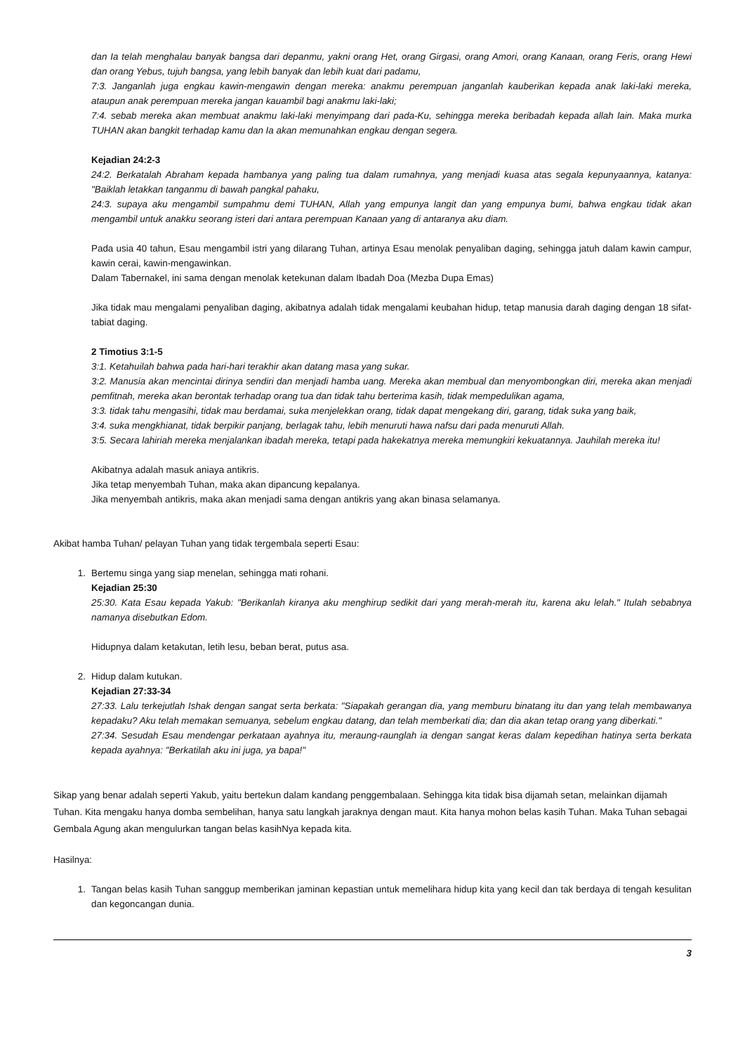dan Ia telah menghalau banyak bangsa dari depanmu, yakni orang Het, orang Girgasi, orang Amori, orang Kanaan, orang Feris, orang Hewi dan orang Yebus, tujuh bangsa, yang lebih banyak dan lebih kuat dari padamu,
7:3. Janganlah juga engkau kawin-mengawin dengan mereka: anakmu perempuan janganlah kauberikan kepada anak laki-laki mereka, ataupun anak perempuan mereka jangan kauambil bagi anakmu laki-laki;
7:4. sebab mereka akan membuat anakmu laki-laki menyimpang dari pada-Ku, sehingga mereka beribadah kepada allah lain. Maka murka TUHAN akan bangkit terhadap kamu dan Ia akan memunahkan engkau dengan segera.
Kejadian 24:2-3
24:2. Berkatalah Abraham kepada hambanya yang paling tua dalam rumahnya, yang menjadi kuasa atas segala kepunyaannya, katanya: "Baiklah letakkan tanganmu di bawah pangkal pahaku,
24:3. supaya aku mengambil sumpahmu demi TUHAN, Allah yang empunya langit dan yang empunya bumi, bahwa engkau tidak akan mengambil untuk anakku seorang isteri dari antara perempuan Kanaan yang di antaranya aku diam.
Pada usia 40 tahun, Esau mengambil istri yang dilarang Tuhan, artinya Esau menolak penyaliban daging, sehingga jatuh dalam kawin campur, kawin cerai, kawin-mengawinkan.
Dalam Tabernakel, ini sama dengan menolak ketekunan dalam Ibadah Doa (Mezba Dupa Emas)
Jika tidak mau mengalami penyaliban daging, akibatnya adalah tidak mengalami keubahan hidup, tetap manusia darah daging dengan 18 sifat-tabiat daging.
2 Timotius 3:1-5
3:1. Ketahuilah bahwa pada hari-hari terakhir akan datang masa yang sukar.
3:2. Manusia akan mencintai dirinya sendiri dan menjadi hamba uang. Mereka akan membual dan menyombongkan diri, mereka akan menjadi pemfitnah, mereka akan berontak terhadap orang tua dan tidak tahu berterima kasih, tidak mempedulikan agama,
3:3. tidak tahu mengasihi, tidak mau berdamai, suka menjelekkan orang, tidak dapat mengekang diri, garang, tidak suka yang baik,
3:4. suka mengkhianat, tidak berpikir panjang, berlagak tahu, lebih menuruti hawa nafsu dari pada menuruti Allah.
3:5. Secara lahiriah mereka menjalankan ibadah mereka, tetapi pada hakekatnya mereka memungkiri kekuatannya. Jauhilah mereka itu!
Akibatnya adalah masuk aniaya antikris.
Jika tetap menyembah Tuhan, maka akan dipancung kepalanya.
Jika menyembah antikris, maka akan menjadi sama dengan antikris yang akan binasa selamanya.
Akibat hamba Tuhan/ pelayan Tuhan yang tidak tergembala seperti Esau:
1. Bertemu singa yang siap menelan, sehingga mati rohani.
Kejadian 25:30
25:30. Kata Esau kepada Yakub: "Berikanlah kiranya aku menghirup sedikit dari yang merah-merah itu, karena aku lelah." Itulah sebabnya namanya disebutkan Edom.
Hidupnya dalam ketakutan, letih lesu, beban berat, putus asa.
2. Hidup dalam kutukan.
Kejadian 27:33-34
27:33. Lalu terkejutlah Ishak dengan sangat serta berkata: "Siapakah gerangan dia, yang memburu binatang itu dan yang telah membawanya kepadaku? Aku telah memakan semuanya, sebelum engkau datang, dan telah memberkati dia; dan dia akan tetap orang yang diberkati."
27:34. Sesudah Esau mendengar perkataan ayahnya itu, meraung-raunglah ia dengan sangat keras dalam kepedihan hatinya serta berkata kepada ayahnya: "Berkatilah aku ini juga, ya bapa!"
Sikap yang benar adalah seperti Yakub, yaitu bertekun dalam kandang penggembalaan. Sehingga kita tidak bisa dijamah setan, melainkan dijamah Tuhan. Kita mengaku hanya domba sembelihan, hanya satu langkah jaraknya dengan maut. Kita hanya mohon belas kasih Tuhan. Maka Tuhan sebagai Gembala Agung akan mengulurkan tangan belas kasihNya kepada kita.
Hasilnya:
1. Tangan belas kasih Tuhan sanggup memberikan jaminan kepastian untuk memelihara hidup kita yang kecil dan tak berdaya di tengah kesulitan dan kegoncangan dunia.
3